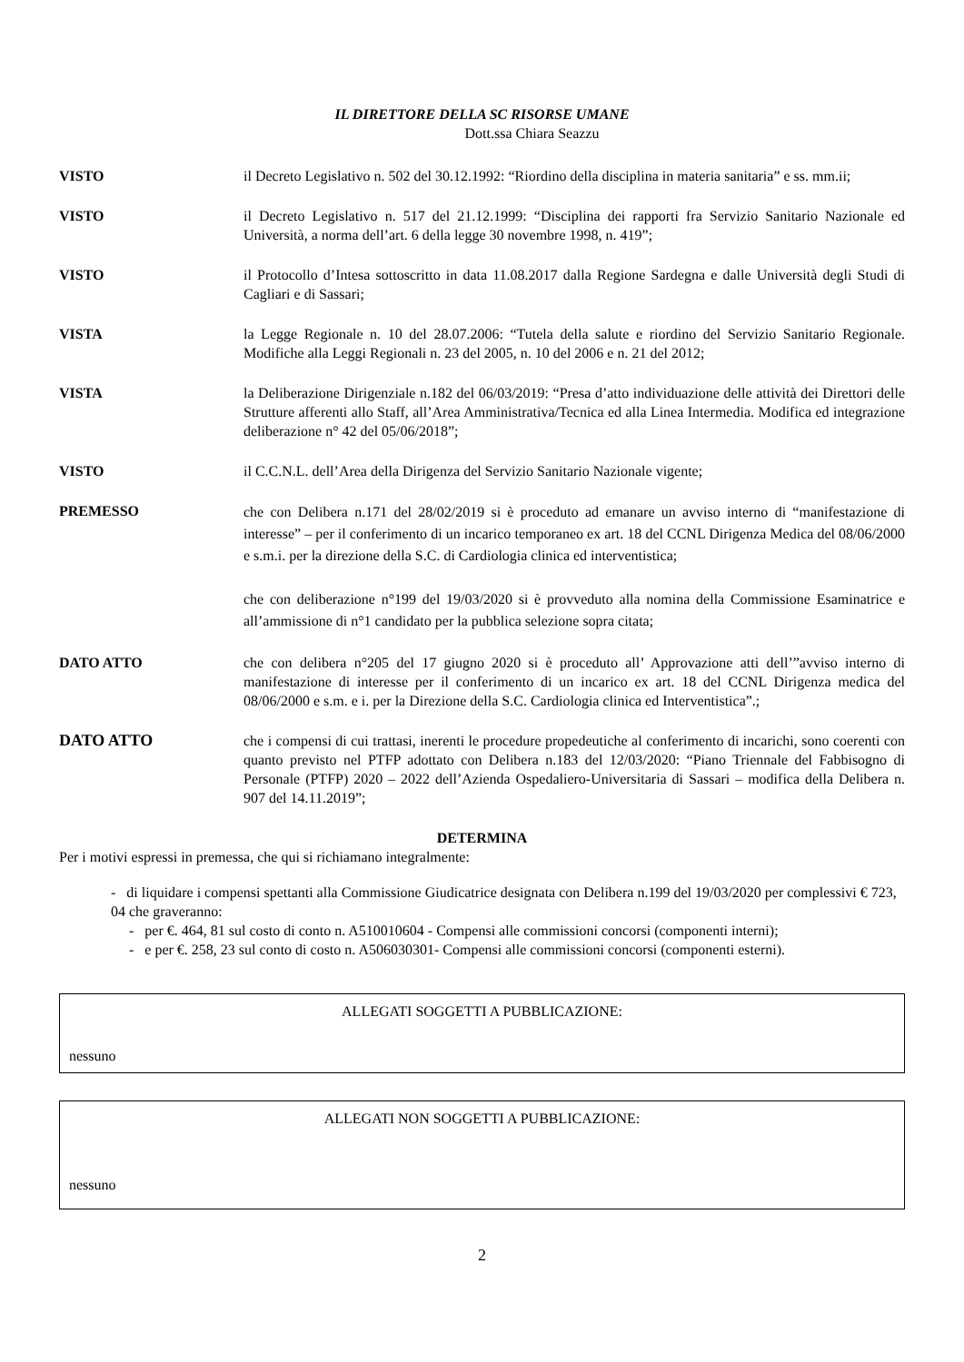IL DIRETTORE DELLA SC RISORSE UMANE
Dott.ssa Chiara Seazzu
VISTO il Decreto Legislativo n. 502 del 30.12.1992: “Riordino della disciplina in materia sanitaria” e ss. mm.ii;
VISTO il Decreto Legislativo n. 517 del 21.12.1999: “Disciplina dei rapporti fra Servizio Sanitario Nazionale ed Università, a norma dell’art. 6 della legge 30 novembre 1998, n. 419”;
VISTO il Protocollo d’Intesa sottoscritto in data 11.08.2017 dalla Regione Sardegna e dalle Università degli Studi di Cagliari e di Sassari;
VISTA la Legge Regionale n. 10 del 28.07.2006: “Tutela della salute e riordino del Servizio Sanitario Regionale. Modifiche alla Leggi Regionali n. 23 del 2005, n. 10 del 2006 e n. 21 del 2012;
VISTA la Deliberazione Dirigenziale n.182 del 06/03/2019: “Presa d’atto individuazione delle attività dei Direttori delle Strutture afferenti allo Staff, all’Area Amministrativa/Tecnica ed alla Linea Intermedia. Modifica ed integrazione deliberazione n° 42 del 05/06/2018”;
VISTO il C.C.N.L. dell’Area della Dirigenza del Servizio Sanitario Nazionale vigente;
PREMESSO
che con Delibera n.171 del 28/02/2019 si è proceduto ad emanare un avviso interno di “manifestazione di interesse” – per il conferimento di un incarico temporaneo ex art. 18 del CCNL Dirigenza Medica del 08/06/2000 e s.m.i. per la direzione della S.C. di Cardiologia clinica ed interventistica;
che con deliberazione n°199 del 19/03/2020 si è provveduto alla nomina della Commissione Esaminatrice e all’ammissione di n°1 candidato per la pubblica selezione sopra citata;
DATO ATTO che con delibera n°205 del 17 giugno 2020 si è proceduto all’ Approvazione atti dell’”avviso interno di manifestazione di interesse per il conferimento di un incarico ex art. 18 del CCNL Dirigenza medica del 08/06/2000 e s.m. e i. per la Direzione della S.C. Cardiologia clinica ed Interventistica”.;
DATO ATTO che i compensi di cui trattasi, inerenti le procedure propedeutiche al conferimento di incarichi, sono coerenti con quanto previsto nel PTFP adottato con Delibera n.183 del 12/03/2020: “Piano Triennale del Fabbisogno di Personale (PTFP) 2020 – 2022 dell’Azienda Ospedaliero-Universitaria di Sassari – modifica della Delibera n. 907 del 14.11.2019”;
DETERMINA
Per i motivi espressi in premessa, che qui si richiamano integralmente:
- di liquidare i compensi spettanti alla Commissione Giudicatrice designata con Delibera n.199 del 19/03/2020 per complessivi € 723, 04 che graveranno:
- per €. 464, 81 sul costo di conto n. A510010604 - Compensi alle commissioni concorsi (componenti interni);
- e per €. 258, 23 sul conto di costo n. A506030301- Compensi alle commissioni concorsi (componenti esterni).
ALLEGATI SOGGETTI A PUBBLICAZIONE:
nessuno
ALLEGATI NON SOGGETTI A PUBBLICAZIONE:
nessuno
2